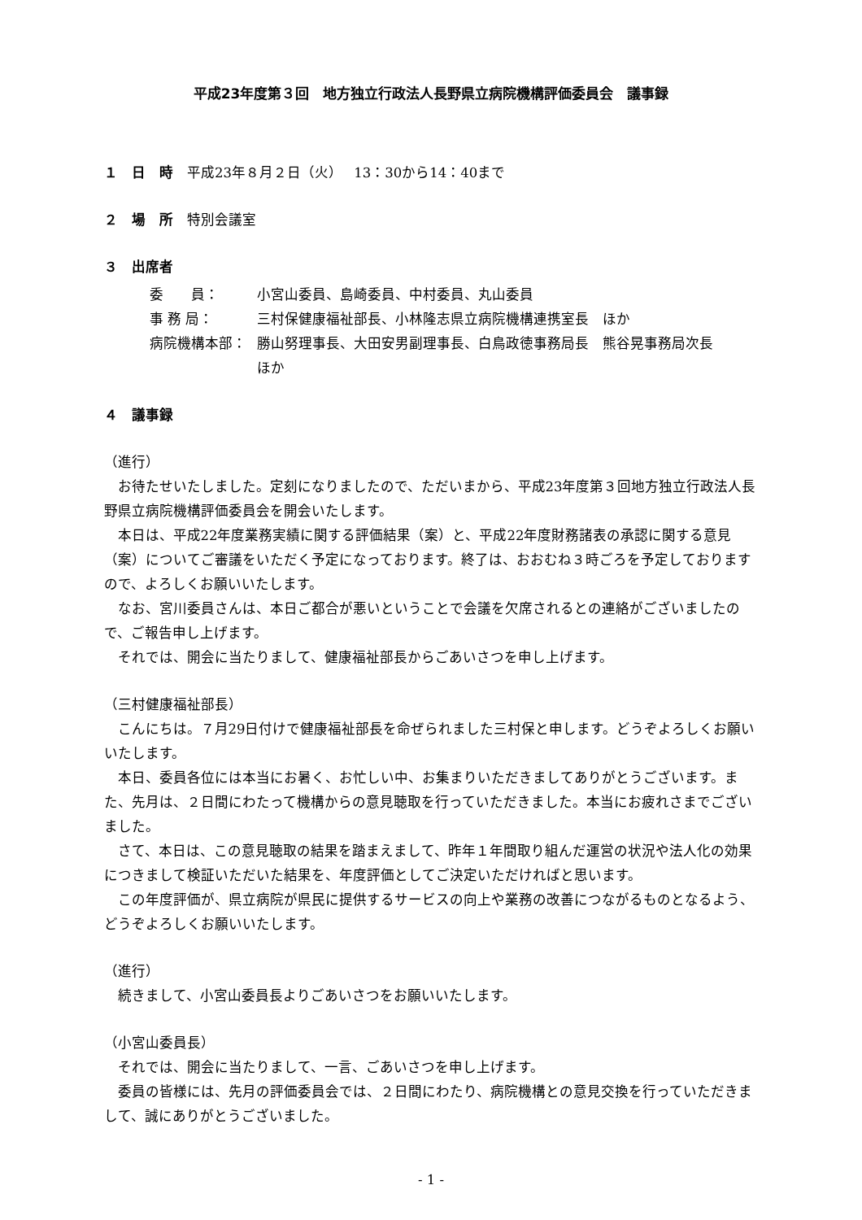平成23年度第３回　地方独立行政法人長野県立病院機構評価委員会　議事録
１　日　時　平成23年８月２日（火）　 13：30から14：40まで
２　場　所　特別会議室
３　出席者
委　　員： 小宮山委員、島崎委員、中村委員、丸山委員
事 務 局： 三村保健康福祉部長、小林隆志県立病院機構連携室長　ほか
病院機構本部： 勝山努理事長、大田安男副理事長、白鳥政徳事務局長　熊谷晃事務局次長
ほか
４　議事録
（進行）
お待たせいたしました。定刻になりましたので、ただいまから、平成23年度第３回地方独立行政法人長野県立病院機構評価委員会を開会いたします。
本日は、平成22年度業務実績に関する評価結果（案）と、平成22年度財務諸表の承認に関する意見（案）についてご審議をいただく予定になっております。終了は、おおむね３時ごろを予定しておりますので、よろしくお願いいたします。
なお、宮川委員さんは、本日ご都合が悪いということで会議を欠席されるとの連絡がございましたので、ご報告申し上げます。
それでは、開会に当たりまして、健康福祉部長からごあいさつを申し上げます。
（三村健康福祉部長）
こんにちは。７月29日付けで健康福祉部長を命ぜられました三村保と申します。どうぞよろしくお願いいたします。
本日、委員各位には本当にお暑く、お忙しい中、お集まりいただきましてありがとうございます。また、先月は、２日間にわたって機構からの意見聴取を行っていただきました。本当にお疲れさまでございました。
さて、本日は、この意見聴取の結果を踏まえまして、昨年１年間取り組んだ運営の状況や法人化の効果につきまして検証いただいた結果を、年度評価としてご決定いただければと思います。
この年度評価が、県立病院が県民に提供するサービスの向上や業務の改善につながるものとなるよう、どうぞよろしくお願いいたします。
（進行）
続きまして、小宮山委員長よりごあいさつをお願いいたします。
（小宮山委員長）
それでは、開会に当たりまして、一言、ごあいさつを申し上げます。
委員の皆様には、先月の評価委員会では、２日間にわたり、病院機構との意見交換を行っていただきまして、誠にありがとうございました。
- 1 -